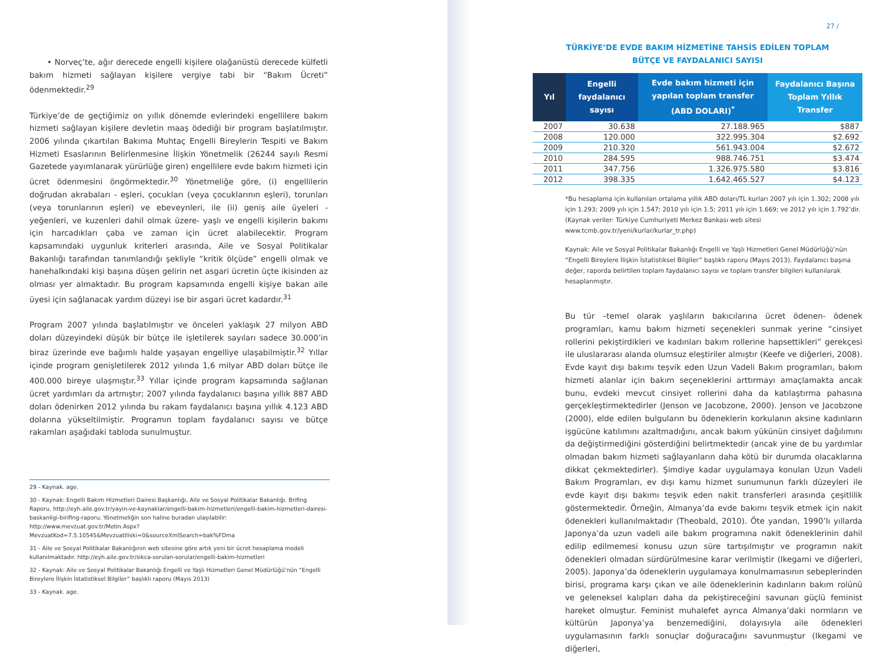• Norveç’te, ağır derecede engelli kişilere olağanüstü derecede külfetli bakım hizmeti sağlayan kişilere vergiye tabi bir “Bakım Ücreti” ödenmektedir.<sup>29</sup>
Türkiye’de de geçtiğimiz on yıllık dönemde evlerindeki engellilere bakım hizmeti sağlayan kişilere devletin maaş ödediği bir program başlatılmıştır. 2006 yılında çıkartılan Bakıma Muhtaç Engelli Bireylerin Tespiti ve Bakım Hizmeti Esaslarının Belirlenmesine İlişkin Yönetmelik (26244 sayılı Resmi Gazetede yayımlanarak yürürlüğe giren) engellilere evde bakım hizmeti için ücret ödenmesini öngörmektedir.<sup>30</sup> Yönetmeliğe göre, (i) engellilerin doğrudan akrabaları - eşleri, çocukları (veya çocuklarının eşleri), torunları (veya torunlarının eşleri) ve ebeveynleri, ile (ii) geniş aile üyeleri - yeğenleri, ve kuzenleri dahil olmak üzere- yaşlı ve engelli kişilerin bakımı için harcadıkları çaba ve zaman için ücret alabilecektir. Program kapsamındaki uygunluk kriterleri arasında, Aile ve Sosyal Politikalar Bakanlığı tarafından tanımlandığı şekliyle “kritik ölçüde” engelli olmak ve hanehalkındaki kişi başına düşen gelirin net asgari ücretin üçte ikisinden az olması yer almaktadır. Bu program kapsamında engelli kişiye bakan aile üyesi için sağlanacak yardım düzeyi ise bir asgari ücret kadardır.<sup>31</sup>
Program 2007 yılında başlatılmıştır ve önceleri yaklaşık 27 milyon ABD doları düzeyindeki düşük bir bütçe ile işletilerek sayıları sadece 30.000’in biraz üzerinde eve bağımlı halde yaşayan engelliye ulaşabilmiştir.<sup>32</sup> Yıllar içinde program genişletilerek 2012 yılında 1,6 milyar ABD doları bütçe ile 400.000 bireye ulaşmıştır.<sup>33</sup> Yıllar içinde program kapsamında sağlanan ücret yardımları da artmıştır; 2007 yılında faydalanıcı başına yıllık 887 ABD doları ödenirken 2012 yılında bu rakam faydalanıcı başına yıllık 4.123 ABD dolarına yükseltilmiştir. Programın toplam faydalanıcı sayısı ve bütçe rakamları aşağıdaki tabloda sunulmuştur.
29 - Kaynak. age.
30 - Kaynak: Engelli Bakım Hizmetleri Dairesi Başkanlığı, Aile ve Sosyal Politikalar Bakanlığı. Brifing Raporu. http://eyh.aile.gov.tr/yayin-ve-kaynaklar/engelli-bakim-hizmetleri/engelli-bakim-hizmetleri-dairesi-baskanligi-birifing-raporu. Yönetmeliğin son haline buradan ulaşılabilir: http://www.mevzuat.gov.tr/Metin.Aspx?MevzuatKod=7.5.10545&MevzuatIliski=0&sourceXmlSearch=bak%FDma
31 - Aile ve Sosyal Politikalar Bakanlığının web sitesine göre artık yeni bir ücret hesaplama modeli kullanılmaktadır. http://eyh.aile.gov.tr/sikca-sorulan-sorular/engelli-bakim-hizmetleri
32 - Kaynak: Aile ve Sosyal Politikalar Bakanlığı Engelli ve Yaşlı Hizmetleri Genel Müdürlüğü’nün “Engelli Bireylere İlişkin İstatistiksel Bilgiler” başlıklı raporu (Mayıs 2013)
33 - Kaynak. age.
27 /
TÜRKİYE’DE EVDE BAKIM HİZMETİNE TAHSİS EDİLEN TOPLAM
BÜTÇE VE FAYDALANICI SAYISI
| Yıl | Engelli faydalanıcı sayısı | Evde bakım hizmeti için yapılan toplam transfer (ABD DOLARI)<sup>*</sup> | Faydalanıcı Başına Toplam Yıllık Transfer |
| --- | --- | --- | --- |
| 2007 | 30.638 | 27.188.965 | $887 |
| 2008 | 120.000 | 322.995.304 | $2.692 |
| 2009 | 210.320 | 561.943.004 | $2.672 |
| 2010 | 284.595 | 988.746.751 | $3.474 |
| 2011 | 347.756 | 1.326.975.580 | $3.816 |
| 2012 | 398.335 | 1.642.465.527 | $4.123 |
*Bu hesaplama için kullanılan ortalama yıllık ABD doları/TL kurları 2007 yılı için 1.302; 2008 yılı için 1.293; 2009 yılı için 1.547; 2010 yılı için 1.5; 2011 yılı için 1.669; ve 2012 yılı için 1.792’dir. (Kaynak veriler: Türkiye Cumhuriyeti Merkez Bankası web sitesi www.tcmb.gov.tr/yeni/kurlar/kurlar_tr.php)
Kaynak: Aile ve Sosyal Politikalar Bakanlığı Engelli ve Yaşlı Hizmetleri Genel Müdürlüğü’nün “Engelli Bireylere İlişkin İstatistiksel Bilgiler” başlıklı raporu (Mayıs 2013). Faydalanıcı başına değer, raporda belirtilen toplam faydalanıcı sayısı ve toplam transfer bilgileri kullanılarak hesaplanmıştır.
Bu tür –temel olarak yaşlıların bakıcılarına ücret ödenen- ödenek programları, kamu bakım hizmeti seçenekleri sunmak yerine “cinsiyet rollerini pekiştirdikleri ve kadınları bakım rollerine hapsettikleri” gerekçesi ile uluslararası alanda olumsuz eleştiriler almıştır (Keefe ve diğerleri, 2008). Evde kayıt dışı bakımı teşvik eden Uzun Vadeli Bakım programları, bakım hizmeti alanlar için bakım seçeneklerini arttırmayı amaçlamakta ancak bunu, evdeki mevcut cinsiyet rollerini daha da katılaştırma pahasına gerçekleştirmektedirler (Jenson ve Jacobzone, 2000). Jenson ve Jacobzone (2000), elde edilen bulguların bu ödeneklerin korkulanın aksine kadınların işgücüne katılımını azaltmadığını, ancak bakım yükünün cinsiyet dağılımını da değiştirmediğini gösterdiğini belirtmektedir (ancak yine de bu yardımlar olmadan bakım hizmeti sağlayanların daha kötü bir durumda olacaklarına dikkat çekmektedirler). Şimdiye kadar uygulamaya konulan Uzun Vadeli Bakım Programları, ev dışı kamu hizmet sunumunun farklı düzeyleri ile evde kayıt dışı bakımı teşvik eden nakit transferleri arasında çeşitlilik göstermektedir. Örneğin, Almanya’da evde bakımı teşvik etmek için nakit ödenekleri kullanılmaktadır (Theobald, 2010). Öte yandan, 1990’lı yıllarda Japonya’da uzun vadeli aile bakım programına nakit ödeneklerinin dahil edilip edilmemesi konusu uzun süre tartışılmıştır ve programın nakit ödenekleri olmadan sürdürülmesine karar verilmiştir (Ikegami ve diğerleri, 2005). Japonya’da ödeneklerin uygulamaya konulmamasının sebeplerinden birisi, programa karşı çıkan ve aile ödeneklerinin kadınların bakım rolünü ve geleneksel kalıpları daha da pekiştireceğini savunan güçlü feminist hareket olmuştur. Feminist muhalefet ayrıca Almanya’daki normların ve kültürün Japonya’ya benzemediğini, dolayısıyla aile ödenekleri uygulamasının farklı sonuçlar doğuracağını savunmuştur (Ikegami ve diğerleri,